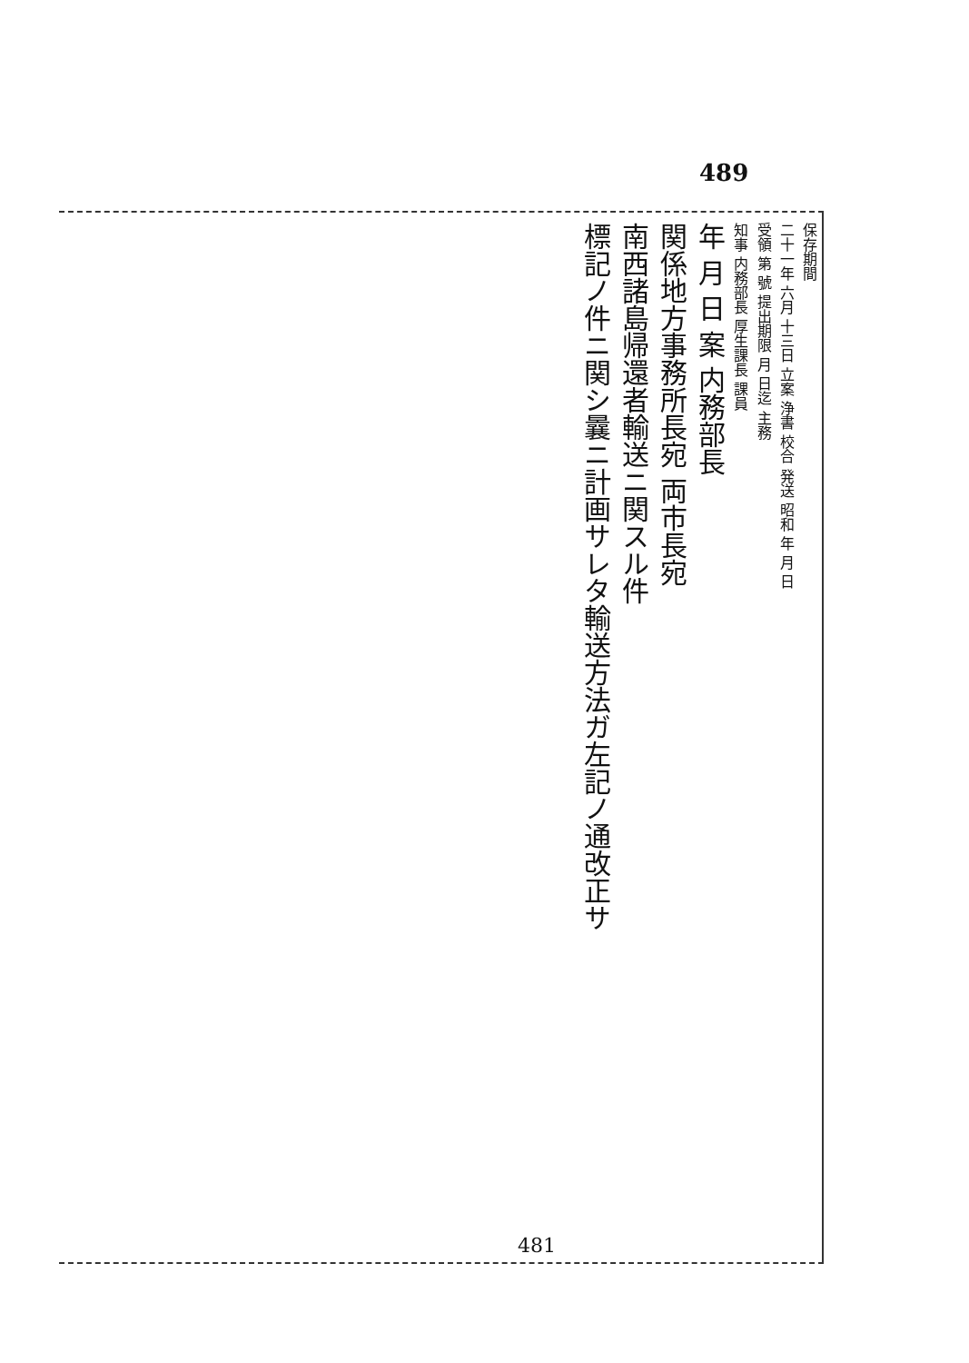489
保存期間
二十一年 六月 十三日 立案 浄書 校合 発送 昭和 年 月 日
受領 第 號 提出期限 月 日迄 主務
知事 内務部長 厚生課長 課員
年 月 日 案 内務部長
関係地方事務所長宛 両市長宛
南西諸島帰還者輸送ニ関スル件
標記ノ件ニ関シ曩ニ計画サレタ輸送方法ガ左記ノ通改正サ
481